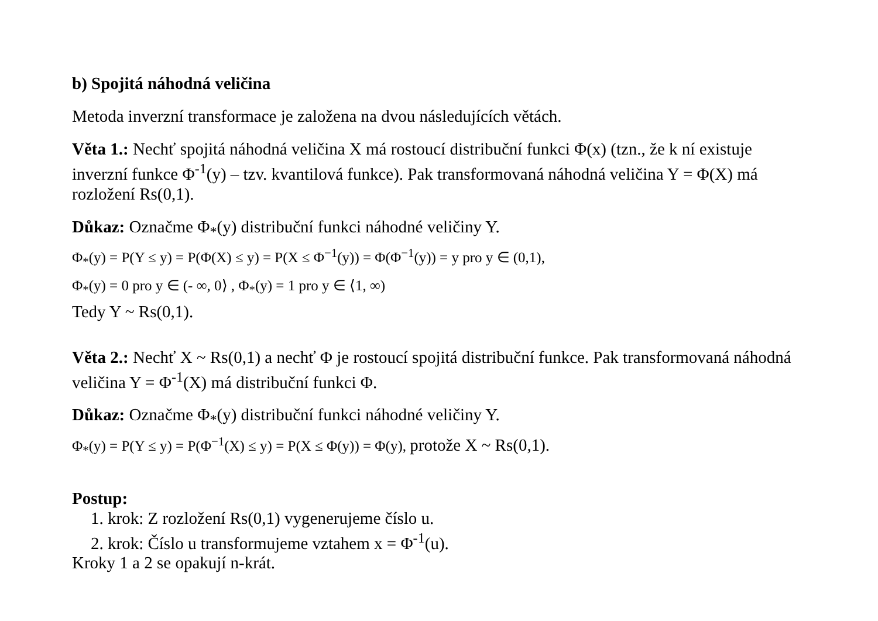b) Spojitá náhodná veličina
Metoda inverzní transformace je založena na dvou následujících větách.
Věta 1.: Nechť spojitá náhodná veličina X má rostoucí distribuční funkci Φ(x) (tzn., že k ní existuje inverzní funkce Φ<sup>-1</sup>(y) – tzv. kvantilová funkce). Pak transformovaná náhodná veličina Y = Φ(X) má rozložení Rs(0,1).
Důkaz: Označme Φ<sub>*</sub>(y) distribuční funkci náhodné veličiny Y.
Φ<sub>*</sub>(y) = P(Y ≤ y) = P(Φ(X) ≤ y) = P(X ≤ Φ<sup>−1</sup>(y)) = Φ(Φ<sup>−1</sup>(y)) = y pro y ∈ (0,1),
Φ<sub>*</sub>(y) = 0 pro y ∈ (- ∞, 0⟩ , Φ<sub>*</sub>(y) = 1 pro y ∈ ⟨1, ∞)
Tedy Y ~ Rs(0,1).
Věta 2.: Nechť X ~ Rs(0,1) a nechť Φ je rostoucí spojitá distribuční funkce. Pak transformovaná náhodná veličina Y = Φ<sup>-1</sup>(X) má distribuční funkci Φ.
Důkaz: Označme Φ<sub>*</sub>(y) distribuční funkci náhodné veličiny Y.
Φ<sub>*</sub>(y) = P(Y ≤ y) = P(Φ<sup>−1</sup>(X) ≤ y) = P(X ≤ Φ(y)) = Φ(y), protože X ~ Rs(0,1).
Postup:
1. krok: Z rozložení Rs(0,1) vygenerujeme číslo u.
2. krok: Číslo u transformujeme vztahem x = Φ<sup>-1</sup>(u).
Kroky 1 a 2 se opakují n-krát.